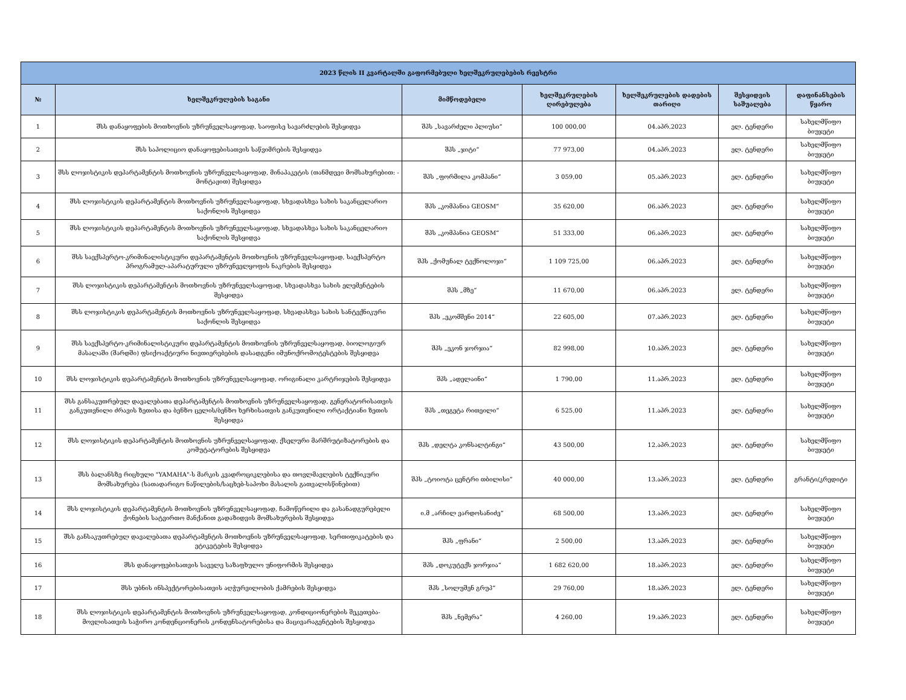| 2023 წლის II კვარტალში გაფორმებული ხელშეკრულებების რეესტრი | | | | | | |
| --- | --- | --- | --- | --- | --- | --- |
| № | ხელშეკრულების საგანი | მიმწოდებელი | ხელშეკრულების ღირებულება | ხელშეკრულების დადების თარიღი | შესყიდვის საშუალება | დაფინანსების წყარო |
| 1 | შსს დანაყოფების მოთხოვნის უზრუნველსაყოფად, საოფისე სავარძლების შესყიდვა | შპს „სავარძელი პლიუსი“ | 100 000,00 | 04.აპრ.2023 | ელ. ტენდერი | სახელმწიფო ბიუჯეტი |
| 2 | შსს საპოლიციო დანაყოფებისათვის საწვიმრების შესყიდვა | შპს „ჯიტი“ | 77 973,00 | 04.აპრ.2023 | ელ. ტენდერი | სახელმწიფო ბიუჯეტი |
| 3 | შსს ლოჯისტიკის დეპარტამენტის მოთხოვნის უზრუნველსაყოფად, მინაპაკეტის (თანმდევი მომსახურებით: - მონტაჟით) შესყიდვა | შპს „ფორმილა კომპანი“ | 3 059,00 | 05.აპრ.2023 | ელ. ტენდერი | სახელმწიფო ბიუჯეტი |
| 4 | შსს ლოჯისტიკის დეპარტამენტის მოთხოვნის უზრუნველსაყოფად, სხვადასხვა სახის საკანცელარიო საქონლის შესყიდვა | შპს „კომპანია GEOSM“ | 35 620,00 | 06.აპრ.2023 | ელ. ტენდერი | სახელმწიფო ბიუჯეტი |
| 5 | შსს ლოჯისტიკის დეპარტამენტის მოთხოვნის უზრუნველსაყოფად, სხვადასხვა სახის საკანცელარიო საქონლის შესყიდვა | შპს „კომპანია GEOSM“ | 51 333,00 | 06.აპრ.2023 | ელ. ტენდერი | სახელმწიფო ბიუჯეტი |
| 6 | შსს საექსპერტო-კრიმინალისტიკური დეპარტამენტის მოთხოვნის უზრუნველსაყოფად, საექსპერტო პროგრამულ-აპარატურული უზრუნველყოფის ნაკრების შესყიდვა | შპს „ქომუნალ ტექნოლოჯი“ | 1 109 725,00 | 06.აპრ.2023 | ელ. ტენდერი | სახელმწიფო ბიუჯეტი |
| 7 | შსს ლოჯისტიკის დეპარტამენტის მოთხოვნის უზრუნველსაყოფად, სხვადასხვა სახის ელემენტების შესყიდვა | შპს „მზე“ | 11 670,00 | 06.აპრ.2023 | ელ. ტენდერი | სახელმწიფო ბიუჯეტი |
| 8 | შსს ლოჯისტიკის დეპარტამენტის მოთხოვნის უზრუნველსაყოფად, სხვადასხვა სახის სანტექნიკური საქონლის შესყიდვა | შპს „ეკომშენი 2014“ | 22 605,00 | 07.აპრ.2023 | ელ. ტენდერი | სახელმწიფო ბიუჯეტი |
| 9 | შსს საექსპერტო-კრიმინალისტიკური დეპარტამენტის მოთხოვნის უზრუნველსაყოფად, ბიოლოგიურ მასალაში (შარდში) ფსიქოაქტიური ნივთიერებების დასადგენი იმუნოქრომოტესტების შესყიდვა | შპს „ეკონ ჯორჯია“ | 82 998,00 | 10.აპრ.2023 | ელ. ტენდერი | სახელმწიფო ბიუჯეტი |
| 10 | შსს ლოჯისტიკის დეპარტამენტის მოთხოვნის უზრუნველსაყოფად, ორიგინალი კარტრიჯების შესყიდვა | შპს „ადელაინი“ | 1 790,00 | 11.აპრ.2023 | ელ. ტენდერი | სახელმწიფო ბიუჯეტი |
| 11 | შსს განსაკუთრებულ დავალებათა დეპარტამენტის მოთხოვნის უზრუნველსაყოფად, გენერატორისათვის განკუთვნილი ძრავის ზეთისა და ბენზო ცელის/ბენზო ხერხისათვის განკუთვნილი ორტაქტიანი ზეთის შესყიდვა | შპს „თეგეტა რითეილი“ | 6 525,00 | 11.აპრ.2023 | ელ. ტენდერი | სახელმწიფო ბიუჯეტი |
| 12 | შსს ლოჯისტიკის დეპარტამენტის მოთხოვნის უზრუნველსაყოფად, ქსელური მარშრუტიზატორების და კომუტატორების შესყიდვა | შპს „დელტა კონსალტინგი“ | 43 500,00 | 12.აპრ.2023 | ელ. ტენდერი | სახელმწიფო ბიუჯეტი |
| 13 | შსს ბალანსზე რიცხული "YAMAHA"-ს მარკის კვადროციკლებისა და თოვლმავლების ტექნიკური მომსახურება (სათადარიგო ნაწილების/საცხებ-საპოხი მასალის გათვალისწინებით) | შპს „ტოიოტა ცენტრი თბილისი“ | 40 000,00 | 13.აპრ.2023 | ელ. ტენდერი | გრანტი/კრედიტი |
| 14 | შსს ლოჯისტიკის დეპარტამენტის მოთხოვნის უზრუნველსაყოფად, ჩამოწერილი და გასანადგურებელი ქონების სატვირთო მანქანით გადაზიდვის მომსახურების შესყიდვა | ი.მ „არჩილ ვარდოსანიძე“ | 68 500,00 | 13.აპრ.2023 | ელ. ტენდერი | სახელმწიფო ბიუჯეტი |
| 15 | შსს განსაკუთრებულ დავალებათა დეპარტამენტის მოთხოვნის უზრუნველსაყოფად, სერთიფიკატების და ეტიკეტების შესყიდვა | შპს „ფრანი“ | 2 500,00 | 13.აპრ.2023 | ელ. ტენდერი | სახელმწიფო ბიუჯეტი |
| 16 | შსს დანაყოფებისათვის საველე საზაფხულო უნიფორმის შესყიდვა | შპს „დოკუტექს ჯორჯია“ | 1 682 620,00 | 18.აპრ.2023 | ელ. ტენდერი | სახელმწიფო ბიუჯეტი |
| 17 | შსს უბნის ინსპექტორებისათვის აღჭურვილობის ქამრების შესყიდვა | შპს „სოლუშენ გრუპ“ | 29 760,00 | 18.აპრ.2023 | ელ. ტენდერი | სახელმწიფო ბიუჯეტი |
| 18 | შსს ლოჯისტიკის დეპარტამენტის მოთხოვნის უზრუნველსაყოფად, კონდიციონერების შეკეთება-მოვლისათვის საჭირო კონდენციონერის კონდენსატორებისა და მაცივარაგენტების შესყიდვა | შპს „ნემერა“ | 4 260,00 | 19.აპრ.2023 | ელ. ტენდერი | სახელმწიფო ბიუჯეტი |